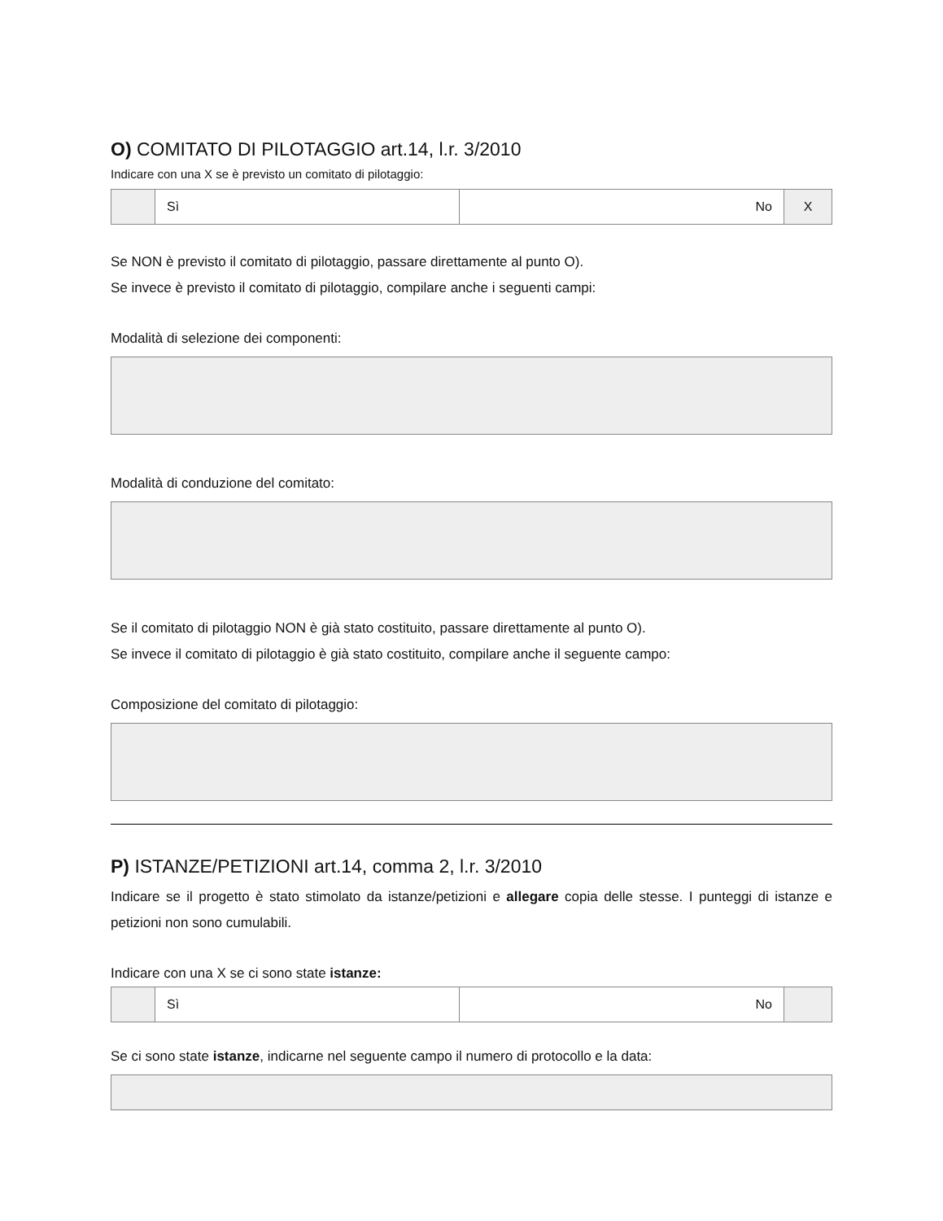O) COMITATO DI PILOTAGGIO art.14, l.r. 3/2010
Indicare con una X se è previsto un comitato di pilotaggio:
| | Sì | No | X |
Se NON è previsto il comitato di pilotaggio, passare direttamente al punto O).
Se invece è previsto il comitato di pilotaggio, compilare anche i seguenti campi:
Modalità di selezione dei componenti:
Modalità di conduzione del comitato:
Se il comitato di pilotaggio NON è già stato costituito, passare direttamente al punto O).
Se invece il comitato di pilotaggio è già stato costituito, compilare anche il seguente campo:
Composizione del comitato di pilotaggio:
P) ISTANZE/PETIZIONI art.14, comma 2, l.r. 3/2010
Indicare se il progetto è stato stimolato da istanze/petizioni e allegare copia delle stesse. I punteggi di istanze e petizioni non sono cumulabili.
Indicare con una X se ci sono state istanze:
| | Sì | No | |
Se ci sono state istanze, indicarne nel seguente campo il numero di protocollo e la data: